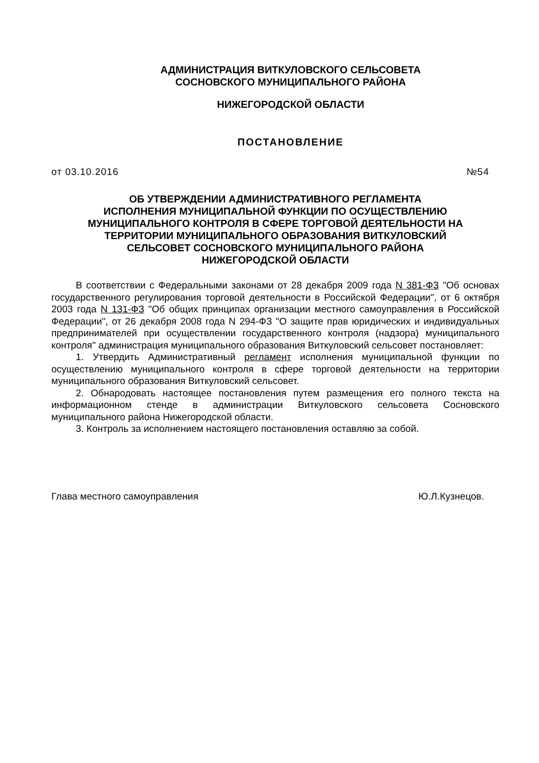АДМИНИСТРАЦИЯ ВИТКУЛОВСКОГО СЕЛЬСОВЕТА
СОСНОВСКОГО МУНИЦИПАЛЬНОГО РАЙОНА
НИЖЕГОРОДСКОЙ ОБЛАСТИ
ПОСТАНОВЛЕНИЕ
от 03.10.2016 №54
ОБ УТВЕРЖДЕНИИ АДМИНИСТРАТИВНОГО РЕГЛАМЕНТА
ИСПОЛНЕНИЯ МУНИЦИПАЛЬНОЙ ФУНКЦИИ ПО ОСУЩЕСТВЛЕНИЮ
МУНИЦИПАЛЬНОГО КОНТРОЛЯ В СФЕРЕ ТОРГОВОЙ ДЕЯТЕЛЬНОСТИ НА
ТЕРРИТОРИИ МУНИЦИПАЛЬНОГО ОБРАЗОВАНИЯ ВИТКУЛОВСКИЙ
СЕЛЬСОВЕТ СОСНОВСКОГО МУНИЦИПАЛЬНОГО РАЙОНА
НИЖЕГОРОДСКОЙ ОБЛАСТИ
В соответствии с Федеральными законами от 28 декабря 2009 года N 381-ФЗ "Об основах государственного регулирования торговой деятельности в Российской Федерации", от 6 октября 2003 года N 131-ФЗ "Об общих принципах организации местного самоуправления в Российской Федерации", от 26 декабря 2008 года N 294-ФЗ "О защите прав юридических и индивидуальных предпринимателей при осуществлении государственного контроля (надзора) муниципального контроля" администрация муниципального образования Виткуловский сельсовет постановляет:
1. Утвердить Административный регламент исполнения муниципальной функции по осуществлению муниципального контроля в сфере торговой деятельности на территории муниципального образования Виткуловский сельсовет.
2. Обнародовать настоящее постановления путем размещения его полного текста на информационном стенде в администрации Виткуловского сельсовета Сосновского муниципального района Нижегородской области.
3. Контроль за исполнением настоящего постановления оставляю за собой.
Глава местного самоуправления Ю.Л.Кузнецов.